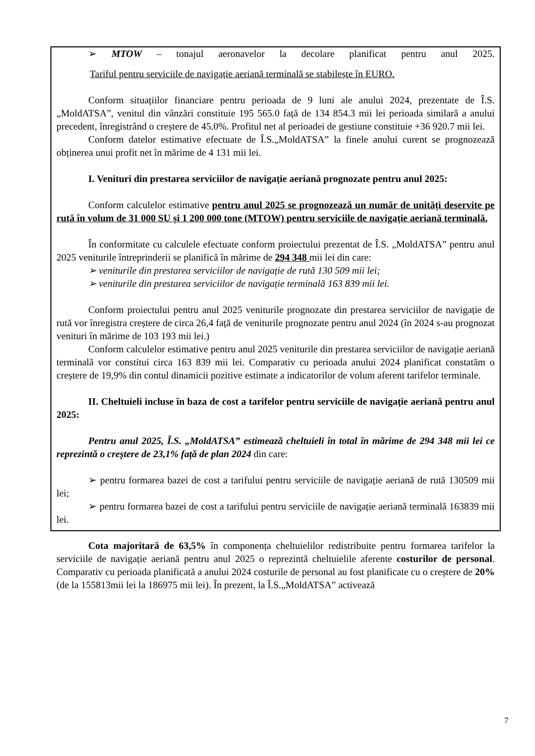➢ MTOW – tonajul aeronavelor la decolare planificat pentru anul 2025.
Tariful pentru serviciile de navigație aeriană terminală se stabilește în EURO.
Conform situațiilor financiare pentru perioada de 9 luni ale anului 2024, prezentate de Î.S.„MoldATSA”, venitul din vânzări constituie 195 565.0 față de 134 854.3 mii lei perioada similară a anului precedent, înregistrând o creștere de 45.0%. Profitul net al perioadei de gestiune constituie +36 920.7 mii lei.
Conform datelor estimative efectuate de Î.S.„MoldATSA” la finele anului curent se prognozează obținerea unui profit net în mărime de 4 131 mii lei.
I. Venituri din prestarea serviciilor de navigație aeriană prognozate pentru anul 2025:
Conform calculelor estimative pentru anul 2025 se prognozează un număr de unități deservite pe rută în volum de 31 000 SU și 1 200 000 tone (MTOW) pentru serviciile de navigație aeriană terminală.
În conformitate cu calculele efectuate conform proiectului prezentat de Î.S. „MoldATSA” pentru anul 2025 veniturile întreprinderii se planifică în mărime de 294 348 mii lei din care:
➢ veniturile din prestarea serviciilor de navigație de rută 130 509 mii lei;
➢ veniturile din prestarea serviciilor de navigație terminală 163 839 mii lei.
Conform proiectului pentru anul 2025 veniturile prognozate din prestarea serviciilor de navigație de rută vor înregistra creștere de circa 26,4 față de veniturile prognozate pentru anul 2024 (în 2024 s-au prognozat venituri în mărime de 103 193 mii lei.)
Conform calculelor estimative pentru anul 2025 veniturile din prestarea serviciilor de navigație aeriană terminală vor constitui circa 163 839 mii lei. Comparativ cu perioada anului 2024 planificat constatăm o creștere de 19,9% din contul dinamicii pozitive estimate a indicatorilor de volum aferent tarifelor terminale.
II. Cheltuieli incluse în baza de cost a tarifelor pentru serviciile de navigație aeriană pentru anul 2025:
Pentru anul 2025, Î.S. „MoldATSA” estimează cheltuieli în total în mărime de 294 348 mii lei ce reprezintă o creștere de 23,1% față de plan 2024 din care:
➢ pentru formarea bazei de cost a tarifului pentru serviciile de navigație aeriană de rută 130509 mii lei;
➢ pentru formarea bazei de cost a tarifului pentru serviciile de navigație aeriană terminală 163839 mii lei.
Cota majoritară de 63,5% în componența cheltuielilor redistribuite pentru formarea tarifelor la serviciile de navigație aeriană pentru anul 2025 o reprezintă cheltuielile aferente costurilor de personal. Comparativ cu perioada planificată a anului 2024 costurile de personal au fost planificate cu o creștere de 20% (de la 155813mii lei la 186975 mii lei). În prezent, la Î.S.„MoldATSA” activează
7